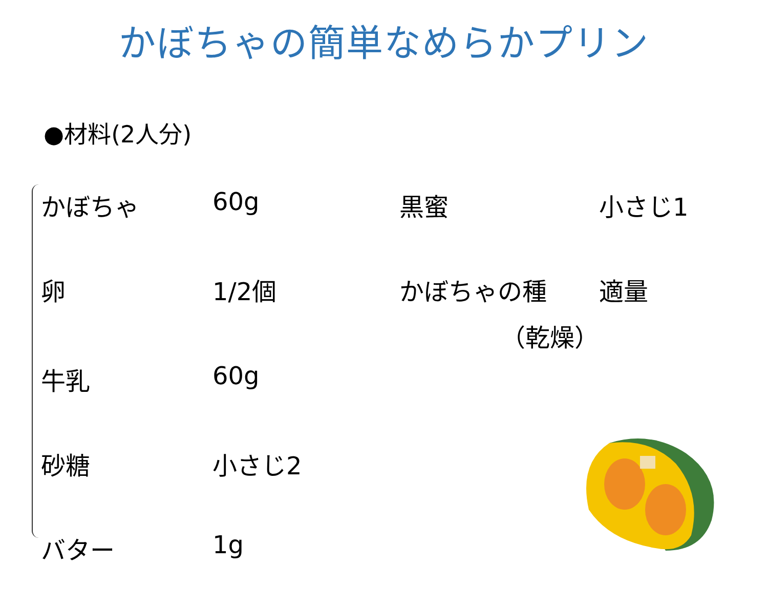かぼちゃの簡単なめらかプリン
●材料(2人分)
| かぼちゃ | 60g | 黒蜜 | 小さじ1 |
| 卵 | 1/2個 | かぼちゃの種 （乾燥） | 適量 |
| 牛乳 | 60g | | |
| 砂糖 | 小さじ2 | | |
| バター | 1g | | |